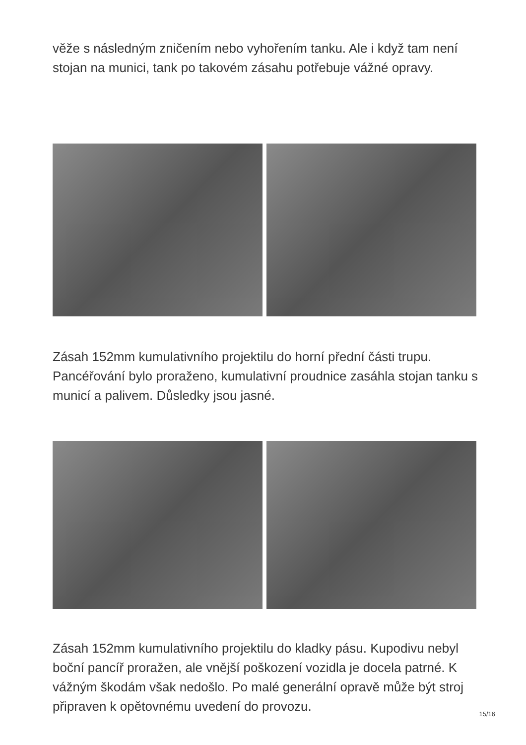věže s následným zničením nebo vyhořením tanku. Ale i když tam není stojan na munici, tank po takovém zásahu potřebuje vážné opravy.
Zásah 152mm kumulativního projektilu do horní přední části trupu. Pancéřování bylo proraženo, kumulativní proudnice zasáhla stojan tanku s municí a palivem. Důsledky jsou jasné.
Zásah 152mm kumulativního projektilu do kladky pásu. Kupodivu nebyl boční pancíř proražen, ale vnější poškození vozidla je docela patrné. K vážným škodám však nedošlo. Po malé generální opravě může být stroj připraven k opětovnému uvedení do provozu.
15/16